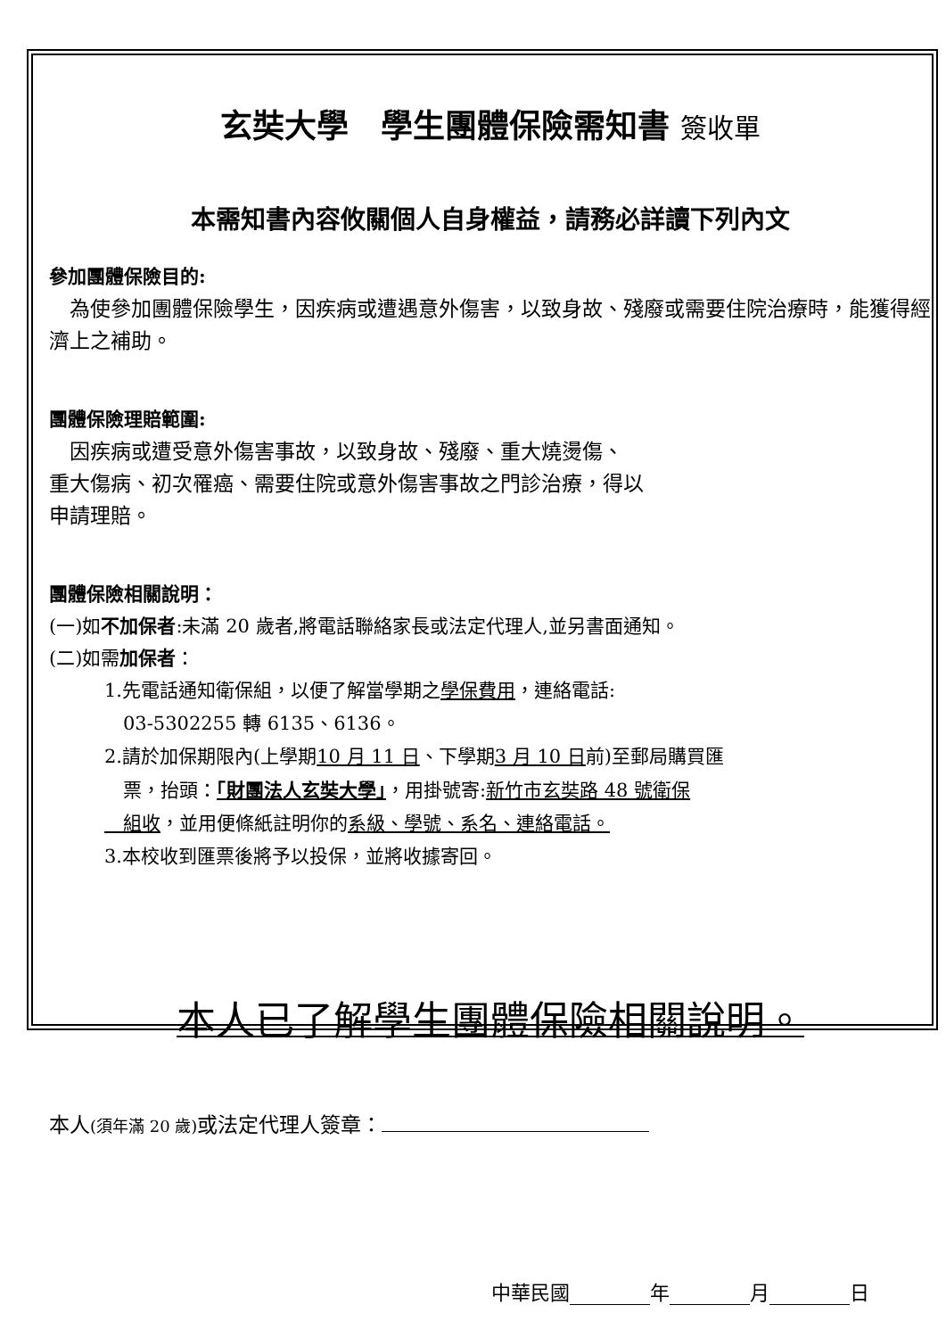玄奘大學　學生團體保險需知書 簽收單
本需知書內容攸關個人自身權益，請務必詳讀下列內文
參加團體保險目的:
　為使參加團體保險學生，因疾病或遭遇意外傷害，以致身故、殘廢或需要住院治療時，能獲得經濟上之補助。
團體保險理賠範圍:
　因疾病或遭受意外傷害事故，以致身故、殘廢、重大燒燙傷、
重大傷病、初次罹癌、需要住院或意外傷害事故之門診治療，得以
申請理賠。
團體保險相關說明：
(一)如不加保者:未滿 20 歲者,將電話聯絡家長或法定代理人,並另書面通知。
(二)如需加保者：
1.先電話通知衛保組，以便了解當學期之學保費用，連絡電話:
　03-5302255 轉 6135、6136。
2.請於加保期限內(上學期10 月 11 日、下學期3 月 10 日前)至郵局購買匯
　票，抬頭：「財團法人玄奘大學」，用掛號寄:新竹市玄奘路 48 號衛保
　組收，並用便條紙註明你的系級、學號、系名、連絡電話。
3.本校收到匯票後將予以投保，並將收據寄回。
本人已了解學生團體保險相關說明。
本人(須年滿 20 歲) 或法定代理人簽章：
中華民國 年 月 日